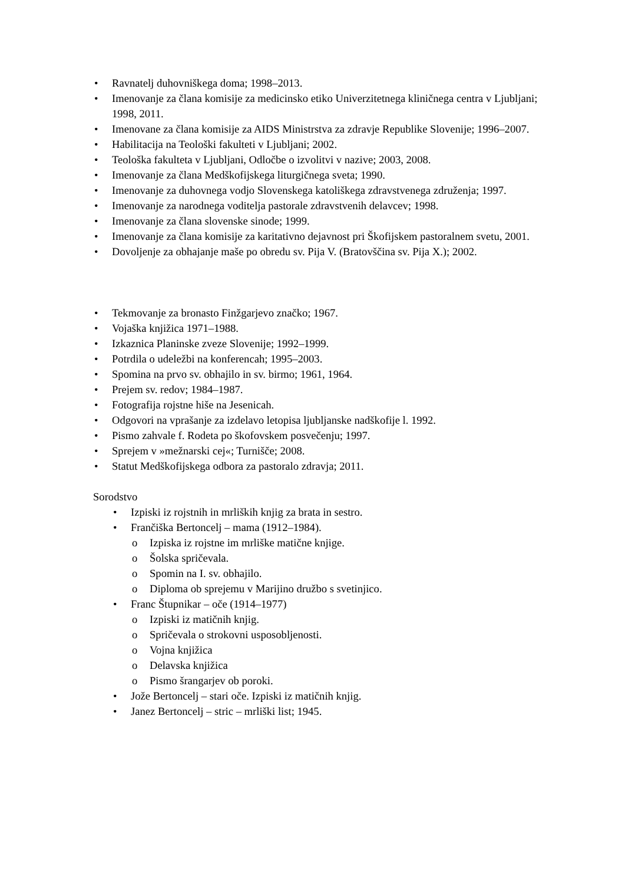• Ravnatelj duhovniškega doma; 1998–2013.
• Imenovanje za člana komisije za medicinsko etiko Univerzitetnega kliničnega centra v Ljubljani; 1998, 2011.
• Imenovane za člana komisije za AIDS Ministrstva za zdravje Republike Slovenije; 1996–2007.
• Habilitacija na Teološki fakulteti v Ljubljani; 2002.
• Teološka fakulteta v Ljubljani, Odločbe o izvolitvi v nazive; 2003, 2008.
• Imenovanje za člana Medškofijskega liturgičnega sveta; 1990.
• Imenovanje za duhovnega vodjo Slovenskega katoliškega zdravstvenega združenja; 1997.
• Imenovanje za narodnega voditelja pastorale zdravstvenih delavcev; 1998.
• Imenovanje za člana slovenske sinode; 1999.
• Imenovanje za člana komisije za karitativno dejavnost pri Škofijskem pastoralnem svetu, 2001.
• Dovoljenje za obhajanje maše po obredu sv. Pija V. (Bratovščina sv. Pija X.); 2002.
• Tekmovanje za bronasto Finžgarjevo značko; 1967.
• Vojaška knjižica 1971–1988.
• Izkaznica Planinske zveze Slovenije; 1992–1999.
• Potrdila o udeležbi na konferencah; 1995–2003.
• Spomina na prvo sv. obhajilo in sv. birmo; 1961, 1964.
• Prejem sv. redov; 1984–1987.
• Fotografija rojstne hiše na Jesenicah.
• Odgovori na vprašanje za izdelavo letopisa ljubljanske nadškofije l. 1992.
• Pismo zahvale f. Rodeta po škofovskem posvečenju; 1997.
• Sprejem v »mežnarski cej«; Turnišče; 2008.
• Statut Medškofijskega odbora za pastoralo zdravja; 2011.
Sorodstvo
• Izpiski iz rojstnih in mrliških knjig za brata in sestro.
• Frančiška Bertoncelj – mama (1912–1984).
o Izpiska iz rojstne im mrliške matične knjige.
o Šolska spričevala.
o Spomin na I. sv. obhajilo.
o Diploma ob sprejemu v Marijino družbo s svetinjico.
• Franc Štupnikar – oče (1914–1977)
o Izpiski iz matičnih knjig.
o Spričevala o strokovni usposobljenosti.
o Vojna knjižica
o Delavska knjižica
o Pismo šrangarjev ob poroki.
• Jože Bertoncelj – stari oče. Izpiski iz matičnih knjig.
• Janez Bertoncelj – stric – mrliški list; 1945.